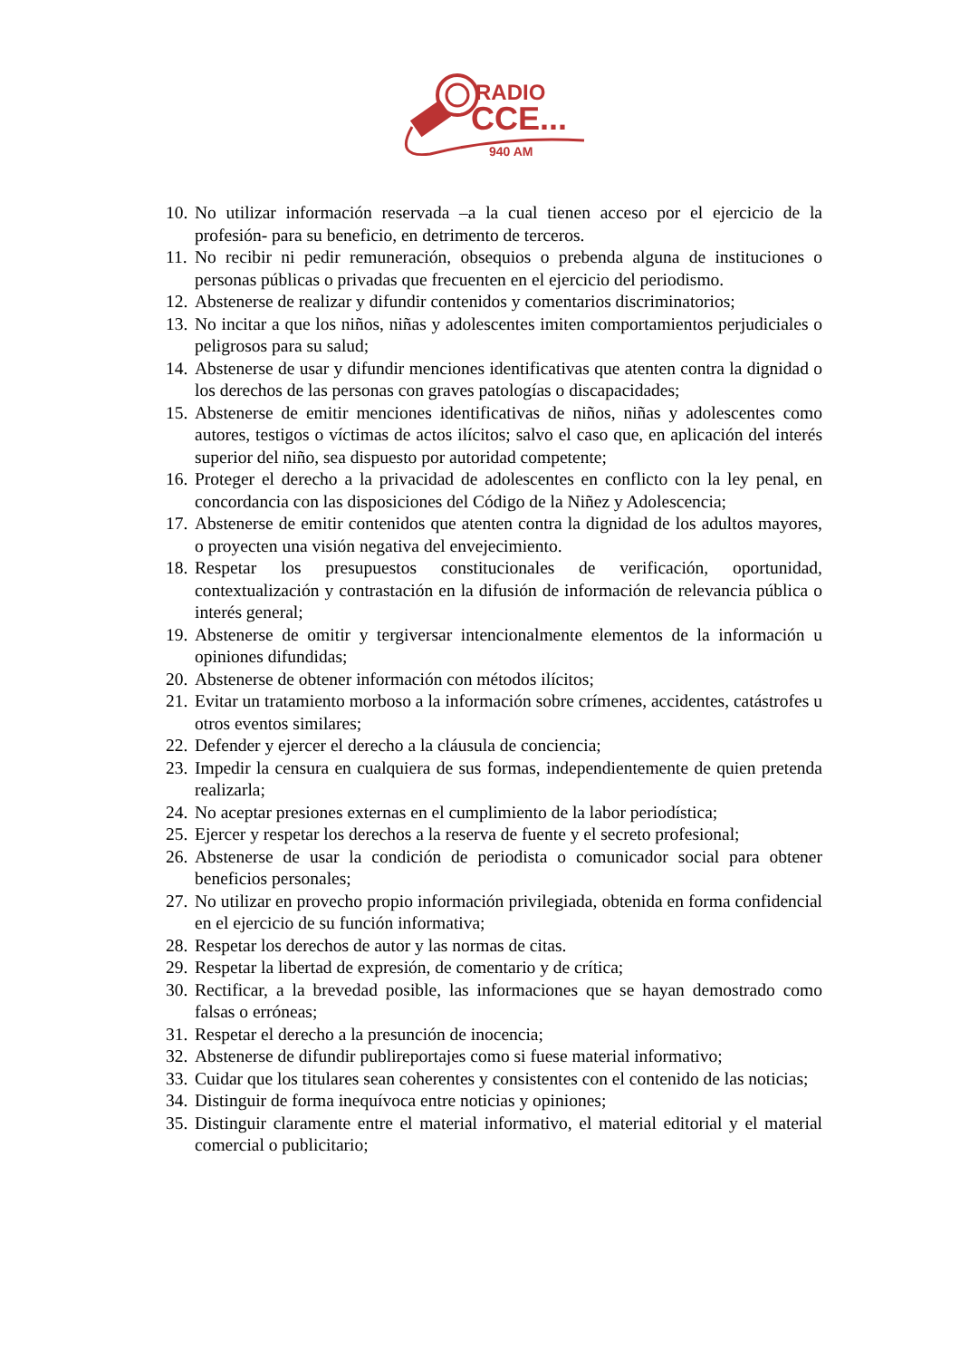RADIO
CCE...
940 AM
10. No utilizar información reservada –a la cual tienen acceso por el ejercicio de la profesión- para su beneficio, en detrimento de terceros.
11. No recibir ni pedir remuneración, obsequios o prebenda alguna de instituciones o personas públicas o privadas que frecuenten en el ejercicio del periodismo.
12. Abstenerse de realizar y difundir contenidos y comentarios discriminatorios;
13. No incitar a que los niños, niñas y adolescentes imiten comportamientos perjudiciales o peligrosos para su salud;
14. Abstenerse de usar y difundir menciones identificativas que atenten contra la dignidad o los derechos de las personas con graves patologías o discapacidades;
15. Abstenerse de emitir menciones identificativas de niños, niñas y adolescentes como autores, testigos o víctimas de actos ilícitos; salvo el caso que, en aplicación del interés superior del niño, sea dispuesto por autoridad competente;
16. Proteger el derecho a la privacidad de adolescentes en conflicto con la ley penal, en concordancia con las disposiciones del Código de la Niñez y Adolescencia;
17. Abstenerse de emitir contenidos que atenten contra la dignidad de los adultos mayores, o proyecten una visión negativa del envejecimiento.
18. Respetar los presupuestos constitucionales de verificación, oportunidad, contextualización y contrastación en la difusión de información de relevancia pública o interés general;
19. Abstenerse de omitir y tergiversar intencionalmente elementos de la información u opiniones difundidas;
20. Abstenerse de obtener información con métodos ilícitos;
21. Evitar un tratamiento morboso a la información sobre crímenes, accidentes, catástrofes u otros eventos similares;
22. Defender y ejercer el derecho a la cláusula de conciencia;
23. Impedir la censura en cualquiera de sus formas, independientemente de quien pretenda realizarla;
24. No aceptar presiones externas en el cumplimiento de la labor periodística;
25. Ejercer y respetar los derechos a la reserva de fuente y el secreto profesional;
26. Abstenerse de usar la condición de periodista o comunicador social para obtener beneficios personales;
27. No utilizar en provecho propio información privilegiada, obtenida en forma confidencial en el ejercicio de su función informativa;
28. Respetar los derechos de autor y las normas de citas.
29. Respetar la libertad de expresión, de comentario y de crítica;
30. Rectificar, a la brevedad posible, las informaciones que se hayan demostrado como falsas o erróneas;
31. Respetar el derecho a la presunción de inocencia;
32. Abstenerse de difundir publireportajes como si fuese material informativo;
33. Cuidar que los titulares sean coherentes y consistentes con el contenido de las noticias;
34. Distinguir de forma inequívoca entre noticias y opiniones;
35. Distinguir claramente entre el material informativo, el material editorial y el material comercial o publicitario;